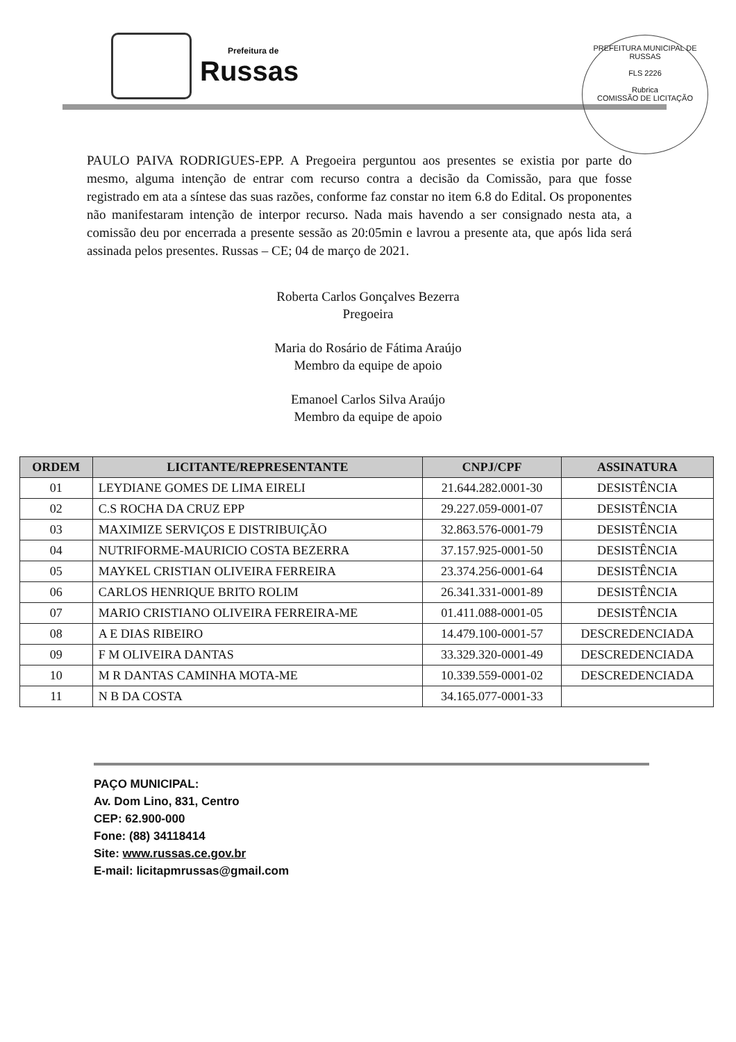Prefeitura de
Russas
PREFEITURA MUNICIPAL DE RUSSAS
FLS 2226
Rubrica
COMISSÃO DE LICITAÇÃO
PAULO PAIVA RODRIGUES-EPP. A Pregoeira perguntou aos presentes se existia por parte do mesmo, alguma intenção de entrar com recurso contra a decisão da Comissão, para que fosse registrado em ata a síntese das suas razões, conforme faz constar no item 6.8 do Edital. Os proponentes não manifestaram intenção de interpor recurso. Nada mais havendo a ser consignado nesta ata, a comissão deu por encerrada a presente sessão as 20:05min e lavrou a presente ata, que após lida será assinada pelos presentes. Russas – CE; 04 de março de 2021.
Roberta Carlos Gonçalves Bezerra
Pregoeira
Maria do Rosário de Fátima Araújo
Membro da equipe de apoio
Emanoel Carlos Silva Araújo
Membro da equipe de apoio
| ORDEM | LICITANTE/REPRESENTANTE | CNPJ/CPF | ASSINATURA |
| --- | --- | --- | --- |
| 01 | LEYDIANE GOMES DE LIMA EIRELI | 21.644.282.0001-30 | DESISTÊNCIA |
| 02 | C.S ROCHA DA CRUZ EPP | 29.227.059-0001-07 | DESISTÊNCIA |
| 03 | MAXIMIZE SERVIÇOS E DISTRIBUIÇÃO | 32.863.576-0001-79 | DESISTÊNCIA |
| 04 | NUTRIFORME-MAURICIO COSTA BEZERRA | 37.157.925-0001-50 | DESISTÊNCIA |
| 05 | MAYKEL CRISTIAN OLIVEIRA FERREIRA | 23.374.256-0001-64 | DESISTÊNCIA |
| 06 | CARLOS HENRIQUE BRITO ROLIM | 26.341.331-0001-89 | DESISTÊNCIA |
| 07 | MARIO CRISTIANO OLIVEIRA FERREIRA-ME | 01.411.088-0001-05 | DESISTÊNCIA |
| 08 | A E DIAS RIBEIRO | 14.479.100-0001-57 | DESCREDENCIADA |
| 09 | F M OLIVEIRA DANTAS | 33.329.320-0001-49 | DESCREDENCIADA |
| 10 | M R DANTAS CAMINHA MOTA-ME | 10.339.559-0001-02 | DESCREDENCIADA |
| 11 | N B DA COSTA | 34.165.077-0001-33 | |
PAÇO MUNICIPAL:
Av. Dom Lino, 831, Centro
CEP: 62.900-000
Fone: (88) 34118414
Site: www.russas.ce.gov.br
E-mail: licitapmrussas@gmail.com